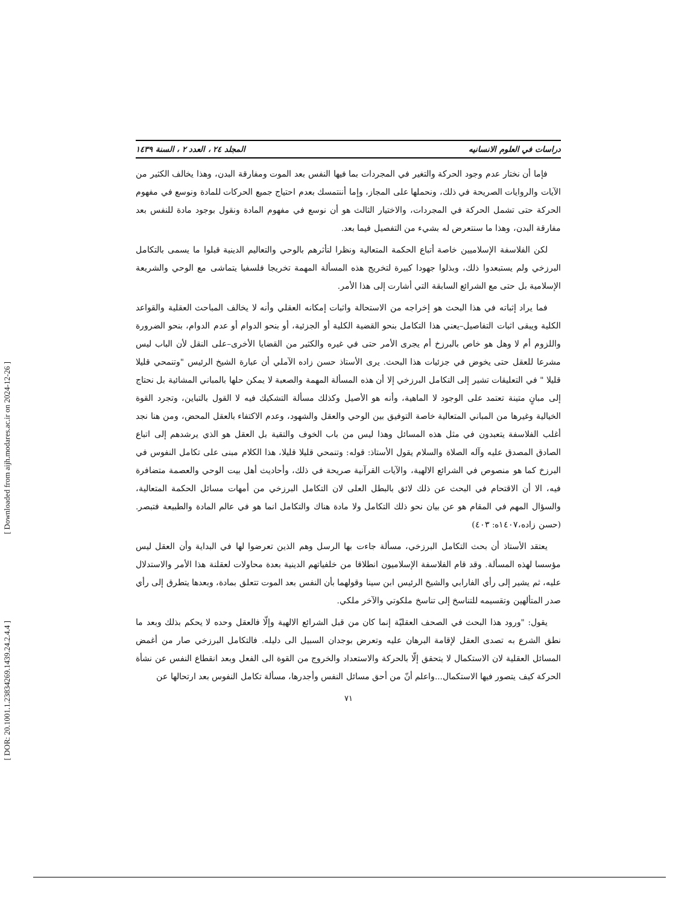[ Downloaded from aijh.modares.ac.ir on 2024-12-26 ]
[ DOR: 20.1001.1.23834269.1439.24.2.4.4 ]
دراسات في العلوم الانسانيه المجلد ٢٤ ، العدد ٢ ، السنة ١٤٣٩
فإما أن نختار عدم وجود الحركة والتغير في المجردات بما فيها النفس بعد الموت ومفارقة البدن، وهذا يخالف الكثير من الآيات والروايات الصريحة في ذلك، ونحملها على المجاز، وإما أننتمسك بعدم احتياج جميع الحركات للمادة ونوسع في مفهوم الحركة حتى تشمل الحركة في المجردات، والاختيار الثالث هو أن نوسع في مفهوم المادة ونقول بوجود مادة للنفس بعد مفارقة البدن، وهذا ما سنتعرض له بشيء من التفصيل فيما بعد.
لكن الفلاسفة الإسلاميين خاصة أتباع الحكمة المتعالية ونظرا لتأثرهم بالوحي والتعاليم الدينية قبلوا ما يسمى بالتكامل البرزخي ولم يستبعدوا ذلك، وبذلوا جهودا كبيرة لتخريج هذه المسألة المهمة تخريجا فلسفيا يتماشى مع الوحي والشريعة الإسلامية بل حتى مع الشرائع السابقة التي أشارت إلى هذا الأمر.
فما يراد إثباته في هذا البحث هو إخراجه من الاستحالة واثبات إمكانه العقلي وأنه لا يخالف المباحث العقلية والقواعد الكلية ويبقى اثبات التفاصيل–يعني هذا التكامل بنحو القضية الكلية أو الجزئية، أو بنحو الدوام أو عدم الدوام، بنحو الضرورة واللزوم أم لا وهل هو خاص بالبرزخ أم يجرى الأمر حتى في غيره والكثير من القضايا الأخرى–على النقل لأن الباب ليس مشرعا للعقل حتى يخوض في جزئيات هذا البحث. يرى الأستاذ حسن زاده الآملي أن عبارة الشيخ الرئيس "وتنمحي قليلا قليلا " في التعليقات تشير إلى التكامل البرزخي إلا أن هذه المسألة المهمة والصعبة لا يمكن حلها بالمباني المشائية بل نحتاج إلى مبانٍ متينة تعتمد على الوجود لا الماهية، وأنه هو الأصيل وكذلك مسألة التشكيك فيه لا القول بالتباين، وتجرد القوة الخيالية وغيرها من المباني المتعالية خاصة التوفيق بين الوحي والعقل والشهود، وعدم الاكتفاء بالعقل المحض، ومن هنا نجد أغلب الفلاسفة يتعبدون في مثل هذه المسائل وهذا ليس من باب الخوف والتقية بل العقل هو الذي يرشدهم إلى اتباع الصادق المصدق عليه وآله الصلاة والسلام يقول الأستاذ: قوله: وتنمحي قليلا قليلا، هذا الكلام مبنى على تكامل النفوس في البرزخ كما هو منصوص في الشرائع الالهية، والآيات القرآنية صريحة في ذلك، وأحاديث أهل بيت الوحي والعصمة متضافرة فيه، الا أن الاقتحام في البحث عن ذلك لائق بالبطل العلى لان التكامل البرزخي من أمهات مسائل الحكمة المتعالية، والسؤال المهم في المقام هو عن بيان نحو ذلك التكامل ولا مادة هناك والتكامل انما هو في عالم المادة والطبيعة فتبصر. (حسن زاده،١٤٠٧ه: ٤٠٣)
يعتقد الأستاذ أن بحث التكامل البرزخي، مسألة جاءت بها الرسل وهم الذين تعرضوا لها في البداية وأن العقل ليس مؤسسا لهذه المسألة. وقد قام الفلاسفة الإسلاميون انطلاقا من خلفياتهم الدينية بعدة محاولات لعقلنة هذا الأمر والاستدلال عليه، ثم يشير إلى رأي الفارابي والشيخ الرئيس ابن سينا وقولهما بأن النفس بعد الموت تتعلق بمادة، وبعدها يتطرق إلى رأي صدر المتألهين وتقسيمه للتناسخ إلى تناسخ ملكوتي والآخر ملكي.
يقول: "ورود هذا البحث في الصحف العقليّة إنما كان من قبل الشرائع الالهية وإلّا فالعقل وحده لا يحكم بذلك وبعد ما نطق الشرع به تصدى العقل لإقامة البرهان عليه وتعرض بوجدان السبيل الى دليله. فالتكامل البرزخي صار من أغمض المسائل العقلية لان الاستكمال لا يتحقق إلّا بالحركة والاستعداد والخروج من القوة الى الفعل وبعد انقطاع النفس عن نشأة الحركة كيف يتصور فيها الاستكمال...واعلم أنّ من أحق مسائل النفس وأجدرها، مسألة تكامل النفوس بعد ارتحالها عن
٧١